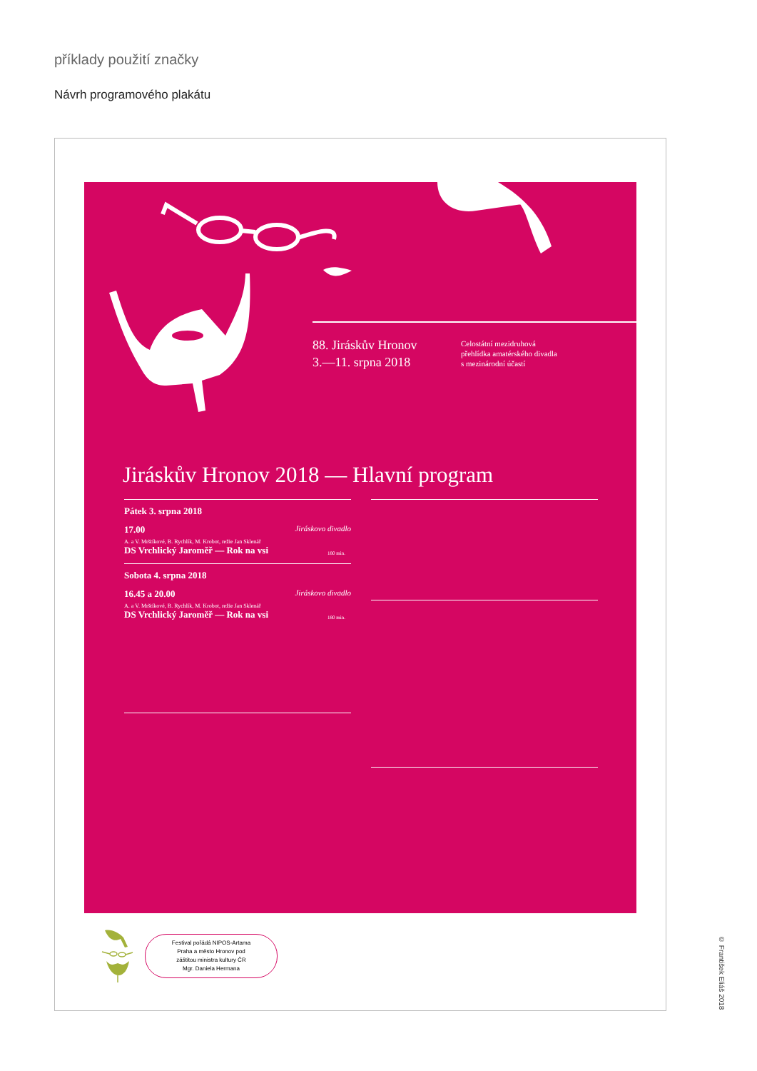příklady použití značky
Návrh programového plakátu
88. Jiráskův Hronov
3.—11. srpna 2018
Celostátní mezidruhová
přehlídka amatérského divadla
s mezinárodní účastí
Jiráskův Hronov 2018 — Hlavní program
Pátek 3. srpna 2018
17.00 Jiráskovo divadlo
A. a V. Mrštíkové, B. Rychlík, M. Krobot, režie Jan Sklenář
DS Vrchlický Jaroměř — Rok na vsi 180 min.
Sobota 4. srpna 2018
16.45 a 20.00 Jiráskovo divadlo
A. a V. Mrštíkové, B. Rychlík, M. Krobot, režie Jan Sklenář
DS Vrchlický Jaroměř — Rok na vsi 180 min.
Festival pořádá NIPOS-Artama
Praha a město Hronov pod
záštitou ministra kultury ČR
Mgr. Daniela Hermana
© František Eliáš 2018